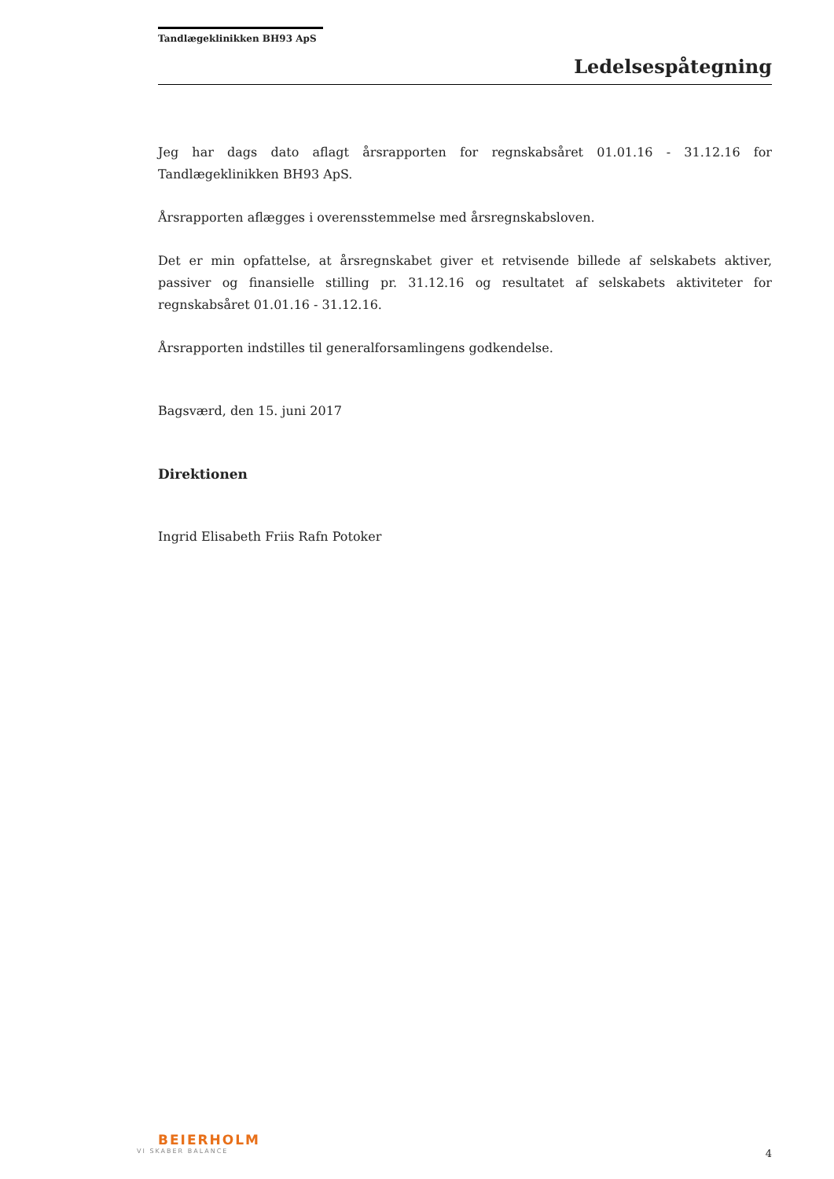Tandlægeklinikken BH93 ApS
Ledelsespåtegning
Jeg har dags dato aflagt årsrapporten for regnskabsåret 01.01.16 - 31.12.16 for Tandlægeklinikken BH93 ApS.
Årsrapporten aflægges i overensstemmelse med årsregnskabsloven.
Det er min opfattelse, at årsregnskabet giver et retvisende billede af selskabets aktiver, passiver og finansielle stilling pr. 31.12.16 og resultatet af selskabets aktiviteter for regnskabsåret 01.01.16 - 31.12.16.
Årsrapporten indstilles til generalforsamlingens godkendelse.
Bagsværd, den 15. juni 2017
Direktionen
Ingrid Elisabeth Friis Rafn Potoker
BEIERHOLM
VI SKABER BALANCE
4